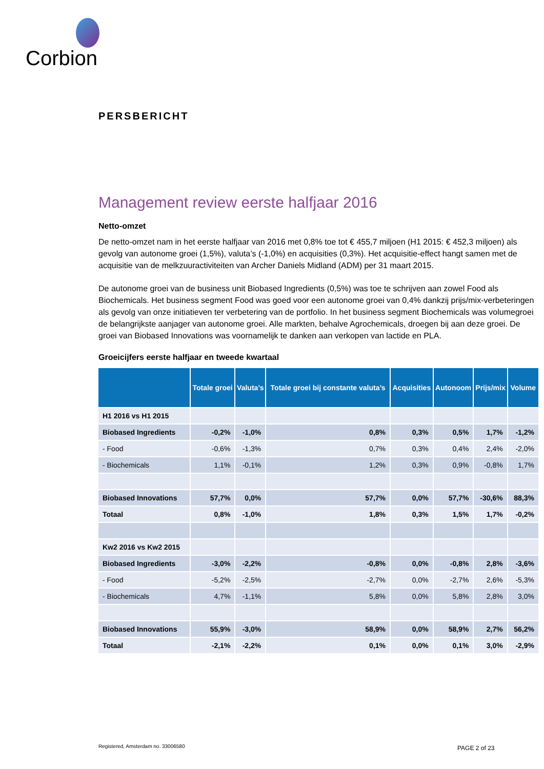Corbion
PERSBERICHT
Management review eerste halfjaar 2016
Netto-omzet
De netto-omzet nam in het eerste halfjaar van 2016 met 0,8% toe tot € 455,7 miljoen (H1 2015: € 452,3 miljoen) als gevolg van autonome groei (1,5%), valuta’s (-1,0%) en acquisities (0,3%). Het acquisitie-effect hangt samen met de acquisitie van de melkzuuractiviteiten van Archer Daniels Midland (ADM) per 31 maart 2015.
De autonome groei van de business unit Biobased Ingredients (0,5%) was toe te schrijven aan zowel Food als Biochemicals. Het business segment Food was goed voor een autonome groei van 0,4% dankzij prijs/mix-verbeteringen als gevolg van onze initiatieven ter verbetering van de portfolio. In het business segment Biochemicals was volumegroei de belangrijkste aanjager van autonome groei. Alle markten, behalve Agrochemicals, droegen bij aan deze groei. De groei van Biobased Innovations was voornamelijk te danken aan verkopen van lactide en PLA.
Groeicijfers eerste halfjaar en tweede kwartaal
| | Totale groei | Valuta’s | Totale groei bij constante valuta’s | Acquisities | Autonoom | Prijs/mix | Volume |
| --- | --- | --- | --- | --- | --- | --- | --- |
| H1 2016 vs H1 2015 | | | | | | | |
| Biobased Ingredients | -0,2% | -1,0% | 0,8% | 0,3% | 0,5% | 1,7% | -1,2% |
| - Food | -0,6% | -1,3% | 0,7% | 0,3% | 0,4% | 2,4% | -2,0% |
| - Biochemicals | 1,1% | -0,1% | 1,2% | 0,3% | 0,9% | -0,8% | 1,7% |
| Biobased Innovations | 57,7% | 0,0% | 57,7% | 0,0% | 57,7% | -30,6% | 88,3% |
| Totaal | 0,8% | -1,0% | 1,8% | 0,3% | 1,5% | 1,7% | -0,2% |
| Kw2 2016 vs Kw2 2015 | | | | | | | |
| Biobased Ingredients | -3,0% | -2,2% | -0,8% | 0,0% | -0,8% | 2,8% | -3,6% |
| - Food | -5,2% | -2,5% | -2,7% | 0,0% | -2,7% | 2,6% | -5,3% |
| - Biochemicals | 4,7% | -1,1% | 5,8% | 0,0% | 5,8% | 2,8% | 3,0% |
| Biobased Innovations | 55,9% | -3,0% | 58,9% | 0,0% | 58,9% | 2,7% | 56,2% |
| Totaal | -2,1% | -2,2% | 0,1% | 0,0% | 0,1% | 3,0% | -2,9% |
Registered, Amsterdam no. 33006580
PAGE 2 of 23